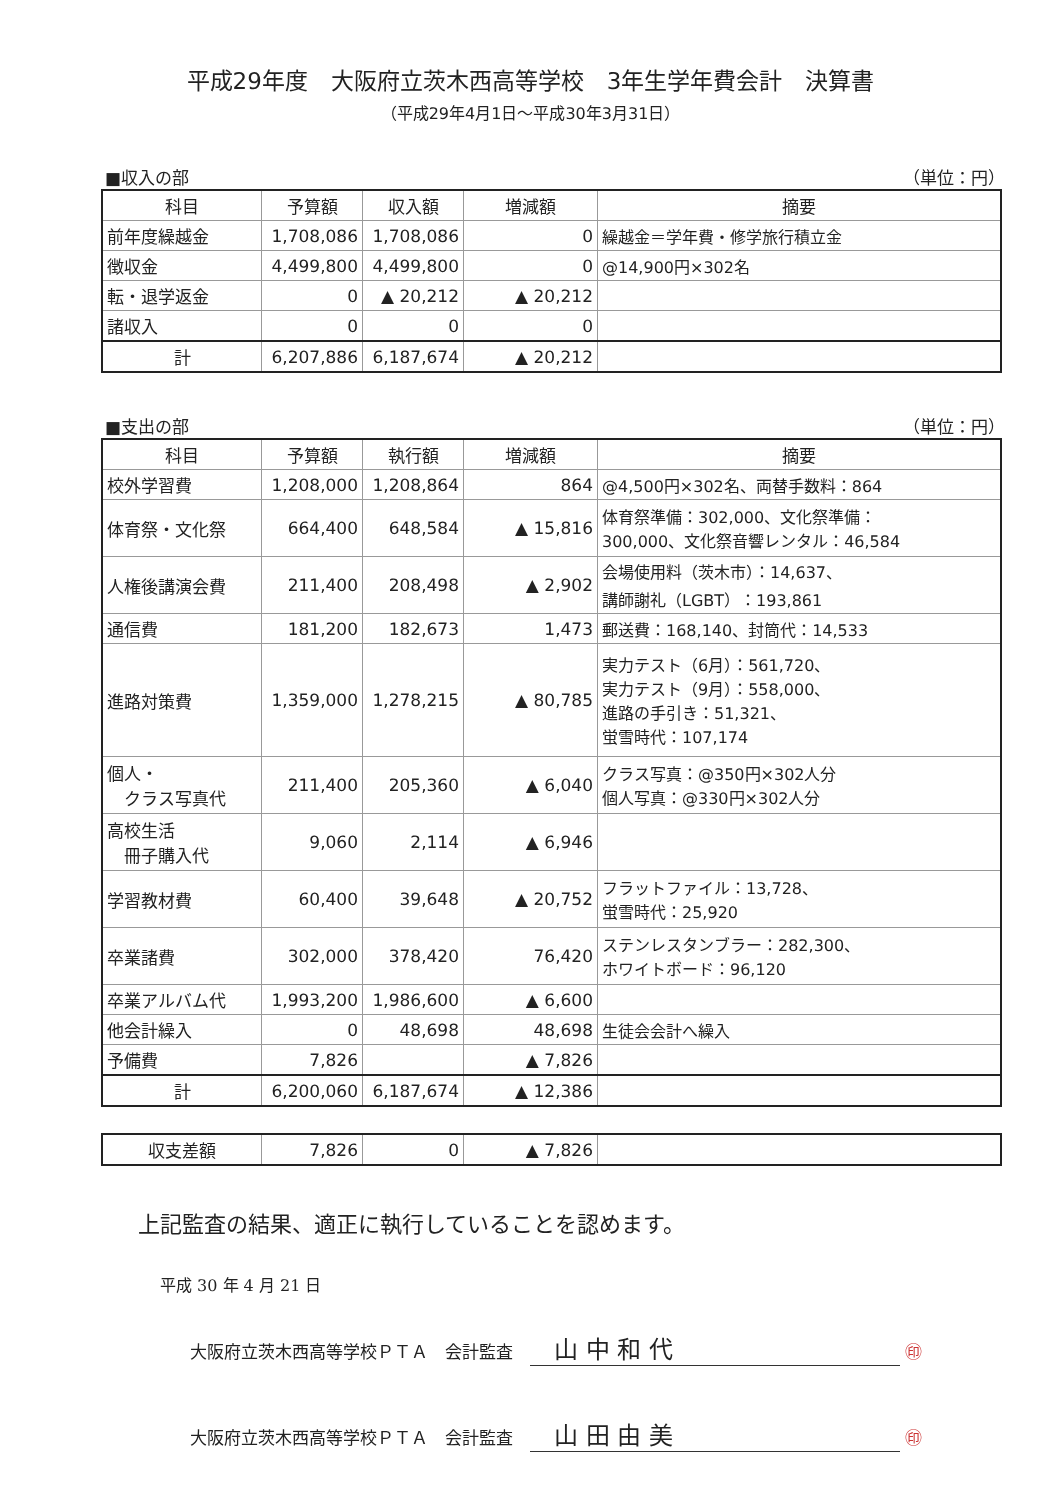平成29年度　大阪府立茨木西高等学校　3年生学年費会計　決算書
（平成29年4月1日～平成30年3月31日）
■収入の部 （単位：円）
| 科目 | 予算額 | 収入額 | 増減額 | 摘要 |
| --- | --- | --- | --- | --- |
| 前年度繰越金 | 1,708,086 | 1,708,086 | 0 | 繰越金＝学年費・修学旅行積立金 |
| 徴収金 | 4,499,800 | 4,499,800 | 0 | @14,900円×302名 |
| 転・退学返金 | 0 | ▲ 20,212 | ▲ 20,212 | |
| 諸収入 | 0 | 0 | 0 | |
| 計 | 6,207,886 | 6,187,674 | ▲ 20,212 | |
■支出の部 （単位：円）
| 科目 | 予算額 | 執行額 | 増減額 | 摘要 |
| --- | --- | --- | --- | --- |
| 校外学習費 | 1,208,000 | 1,208,864 | 864 | @4,500円×302名、両替手数料：864 |
| 体育祭・文化祭 | 664,400 | 648,584 | ▲ 15,816 | 体育祭準備：302,000、文化祭準備： 300,000、文化祭音響レンタル：46,584 |
| 人権後講演会費 | 211,400 | 208,498 | ▲ 2,902 | 会場使用料（茨木市）：14,637、 講師謝礼（LGBT）：193,861 |
| 通信費 | 181,200 | 182,673 | 1,473 | 郵送費：168,140、封筒代：14,533 |
| 進路対策費 | 1,359,000 | 1,278,215 | ▲ 80,785 | 実力テスト（6月）：561,720、 実力テスト（9月）：558,000、 進路の手引き：51,321、 蛍雪時代：107,174 |
| 個人・ クラス写真代 | 211,400 | 205,360 | ▲ 6,040 | クラス写真：@350円×302人分 個人写真：@330円×302人分 |
| 高校生活 冊子購入代 | 9,060 | 2,114 | ▲ 6,946 | |
| 学習教材費 | 60,400 | 39,648 | ▲ 20,752 | フラットファイル：13,728、 蛍雪時代：25,920 |
| 卒業諸費 | 302,000 | 378,420 | 76,420 | ステンレスタンブラー：282,300、 ホワイトボード：96,120 |
| 卒業アルバム代 | 1,993,200 | 1,986,600 | ▲ 6,600 | |
| 他会計繰入 | 0 | 48,698 | 48,698 | 生徒会会計へ繰入 |
| 予備費 | 7,826 | | ▲ 7,826 | |
| 計 | 6,200,060 | 6,187,674 | ▲ 12,386 | |
| 収支差額 | 7,826 | 0 | ▲ 7,826 | |
上記監査の結果、適正に執行していることを認めます。
平成 30 年 4 月 21 日
大阪府立茨木西高等学校ＰＴＡ　会計監査　　山 中 和 代 ㊞
大阪府立茨木西高等学校ＰＴＡ　会計監査　　山 田 由 美 ㊞